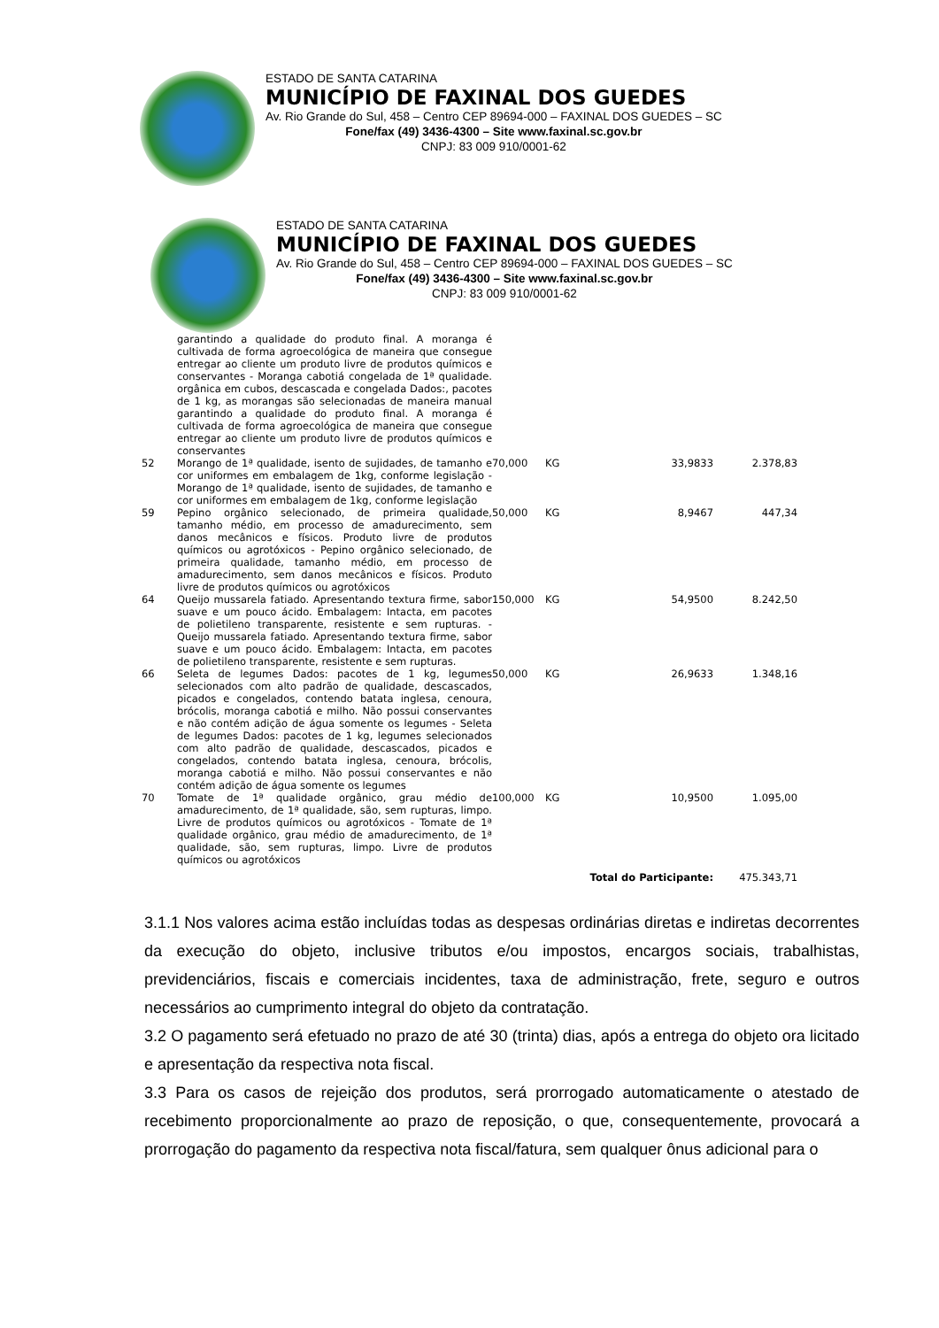ESTADO DE SANTA CATARINA
MUNICÍPIO DE FAXINAL DOS GUEDES
Av. Rio Grande do Sul, 458 – Centro CEP 89694-000 – FAXINAL DOS GUEDES – SC
Fone/fax (49) 3436-4300 – Site www.faxinal.sc.gov.br
CNPJ: 83 009 910/0001-62
ESTADO DE SANTA CATARINA
MUNICÍPIO DE FAXINAL DOS GUEDES
Av. Rio Grande do Sul, 458 – Centro CEP 89694-000 – FAXINAL DOS GUEDES – SC
Fone/fax (49) 3436-4300 – Site www.faxinal.sc.gov.br
CNPJ: 83 009 910/0001-62
| | garantindo a qualidade do produto final. A moranga é cultivada de forma agroecológica de maneira que consegue entregar ao cliente um produto livre de produtos químicos e conservantes - Moranga cabotiá congelada de 1ª qualidade. orgânica em cubos, descascada e congelada Dados:, pacotes de 1 kg, as morangas são selecionadas de maneira manual garantindo a qualidade do produto final. A moranga é cultivada de forma agroecológica de maneira que consegue entregar ao cliente um produto livre de produtos químicos e conservantes | | | | |
| 52 | Morango de 1ª qualidade, isento de sujidades, de tamanho e cor uniformes em embalagem de 1kg, conforme legislação - Morango de 1ª qualidade, isento de sujidades, de tamanho e cor uniformes em embalagem de 1kg, conforme legislação | 70,000 | KG | 33,9833 | 2.378,83 |
| 59 | Pepino orgânico selecionado, de primeira qualidade, tamanho médio, em processo de amadurecimento, sem danos mecânicos e físicos. Produto livre de produtos químicos ou agrotóxicos - Pepino orgânico selecionado, de primeira qualidade, tamanho médio, em processo de amadurecimento, sem danos mecânicos e físicos. Produto livre de produtos químicos ou agrotóxicos | 50,000 | KG | 8,9467 | 447,34 |
| 64 | Queijo mussarela fatiado. Apresentando textura firme, sabor suave e um pouco ácido. Embalagem: Intacta, em pacotes de polietileno transparente, resistente e sem rupturas. - Queijo mussarela fatiado. Apresentando textura firme, sabor suave e um pouco ácido. Embalagem: Intacta, em pacotes de polietileno transparente, resistente e sem rupturas. | 150,000 | KG | 54,9500 | 8.242,50 |
| 66 | Seleta de legumes Dados: pacotes de 1 kg, legumes selecionados com alto padrão de qualidade, descascados, picados e congelados, contendo batata inglesa, cenoura, brócolis, moranga cabotiá e milho. Não possui conservantes e não contém adição de água somente os legumes - Seleta de legumes Dados: pacotes de 1 kg, legumes selecionados com alto padrão de qualidade, descascados, picados e congelados, contendo batata inglesa, cenoura, brócolis, moranga cabotiá e milho. Não possui conservantes e não contém adição de água somente os legumes | 50,000 | KG | 26,9633 | 1.348,16 |
| 70 | Tomate de 1ª qualidade orgânico, grau médio de amadurecimento, de 1ª qualidade, são, sem rupturas, limpo. Livre de produtos químicos ou agrotóxicos - Tomate de 1ª qualidade orgânico, grau médio de amadurecimento, de 1ª qualidade, são, sem rupturas, limpo. Livre de produtos químicos ou agrotóxicos | 100,000 | KG | 10,9500 | 1.095,00 |
| | | | Total do Participante: | | 475.343,71 |
3.1.1 Nos valores acima estão incluídas todas as despesas ordinárias diretas e indiretas decorrentes da execução do objeto, inclusive tributos e/ou impostos, encargos sociais, trabalhistas, previdenciários, fiscais e comerciais incidentes, taxa de administração, frete, seguro e outros necessários ao cumprimento integral do objeto da contratação.
3.2 O pagamento será efetuado no prazo de até 30 (trinta) dias, após a entrega do objeto ora licitado e apresentação da respectiva nota fiscal.
3.3 Para os casos de rejeição dos produtos, será prorrogado automaticamente o atestado de recebimento proporcionalmente ao prazo de reposição, o que, consequentemente, provocará a prorrogação do pagamento da respectiva nota fiscal/fatura, sem qualquer ônus adicional para o